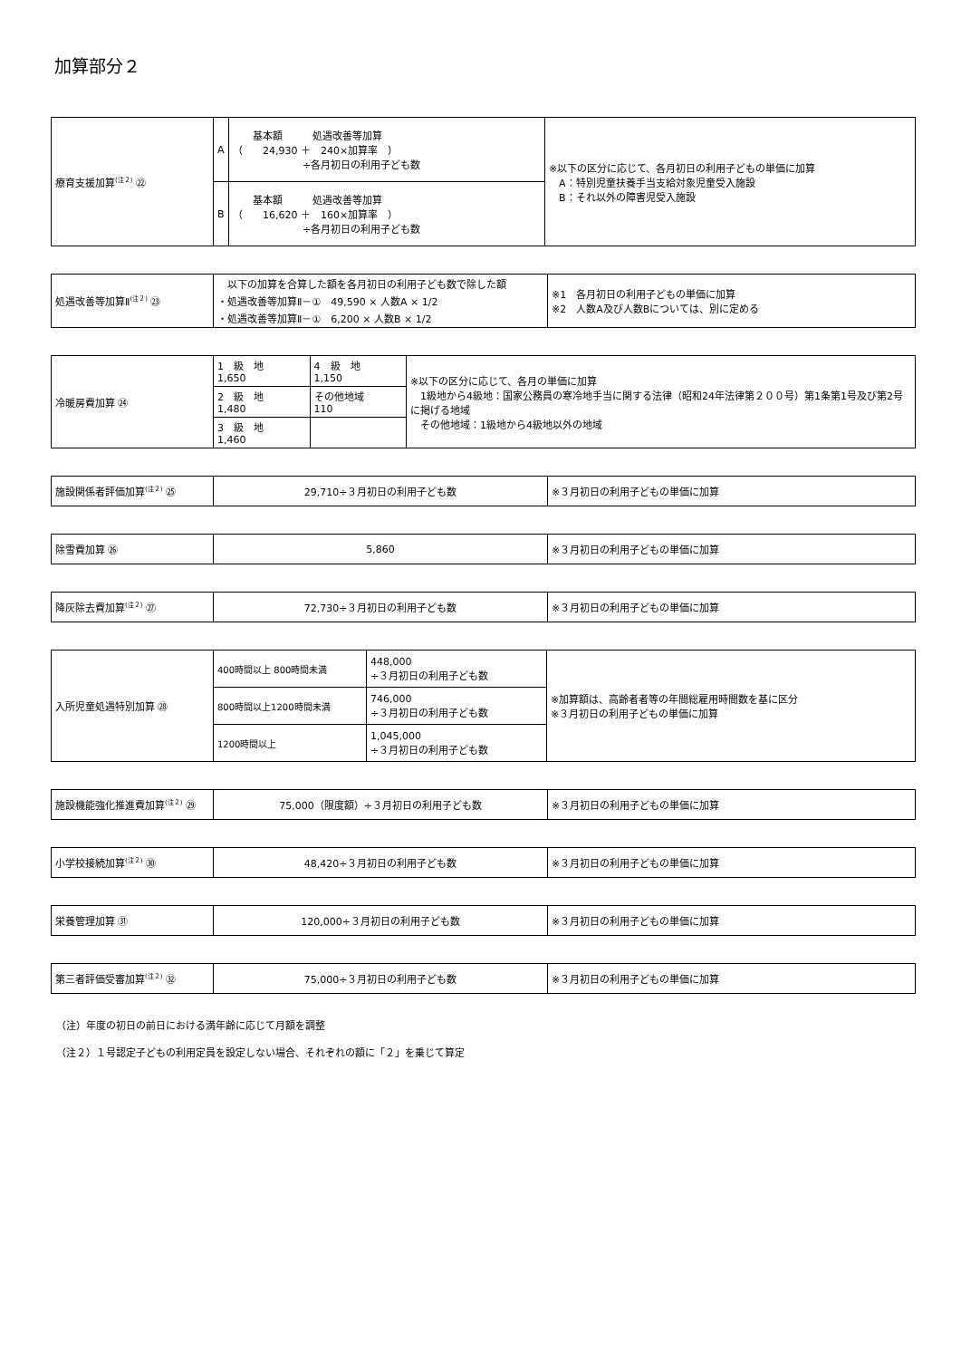加算部分２
| 療育支援加算<sup>(注２)</sup> ㉒ | A | 基本額 処遇改善等加算 （ 24,930 ＋ 240×加算率 ） ÷各月初日の利用子ども数 | ※以下の区分に応じて、各月初日の利用子どもの単価に加算 A：特別児童扶養手当支給対象児童受入施設 B：それ以外の障害児受入施設 |
| | B | 基本額 処遇改善等加算 （ 16,620 ＋ 160×加算率 ） ÷各月初日の利用子ども数 | |
| 処遇改善等加算Ⅱ<sup>(注２)</sup> ㉓ | 以下の加算を合算した額を各月初日の利用子ども数で除した額 ・処遇改善等加算Ⅱ－① 49,590 × 人数A × 1/2 ・処遇改善等加算Ⅱ－① 6,200 × 人数B × 1/2 | ※1 各月初日の利用子どもの単価に加算 ※2 人数A及び人数Bについては、別に定める |
| 冷暖房費加算 ㉔ | 1 級 地 1,650 | 4 級 地 1,150 | ※以下の区分に応じて、各月の単価に加算 1級地から4級地：国家公務員の寒冷地手当に関する法律（昭和24年法律第２００号）第1条第1号及び第2号に掲げる地域 その他地域：1級地から4級地以外の地域 |
| | 2 級 地 1,480 | その他地域 110 | |
| | 3 級 地 1,460 | | |
| 施設関係者評価加算<sup>(注２)</sup> ㉕ | 29,710÷３月初日の利用子ども数 | ※３月初日の利用子どもの単価に加算 |
| 除雪費加算 ㉖ | 5,860 | ※３月初日の利用子どもの単価に加算 |
| 降灰除去費加算<sup>(注２)</sup> ㉗ | 72,730÷３月初日の利用子ども数 | ※３月初日の利用子どもの単価に加算 |
| 入所児童処遇特別加算 ㉘ | 400時間以上 800時間未満 | 448,000 ÷３月初日の利用子ども数 | ※加算額は、高齢者者等の年間総雇用時間数を基に区分 ※３月初日の利用子どもの単価に加算 |
| | 800時間以上1200時間未満 | 746,000 ÷３月初日の利用子ども数 | |
| | 1200時間以上 | 1,045,000 ÷３月初日の利用子ども数 | |
| 施設機能強化推進費加算<sup>(注２)</sup> ㉙ | 75,000（限度額）÷３月初日の利用子ども数 | ※３月初日の利用子どもの単価に加算 |
| 小学校接続加算<sup>(注２)</sup> ㉚ | 48,420÷３月初日の利用子ども数 | ※３月初日の利用子どもの単価に加算 |
| 栄養管理加算 ㉛ | 120,000÷３月初日の利用子ども数 | ※３月初日の利用子どもの単価に加算 |
| 第三者評価受審加算<sup>(注２)</sup> ㉜ | 75,000÷３月初日の利用子ども数 | ※３月初日の利用子どもの単価に加算 |
（注）年度の初日の前日における満年齢に応じて月額を調整
（注２）１号認定子どもの利用定員を設定しない場合、それぞれの額に「２」を乗じて算定